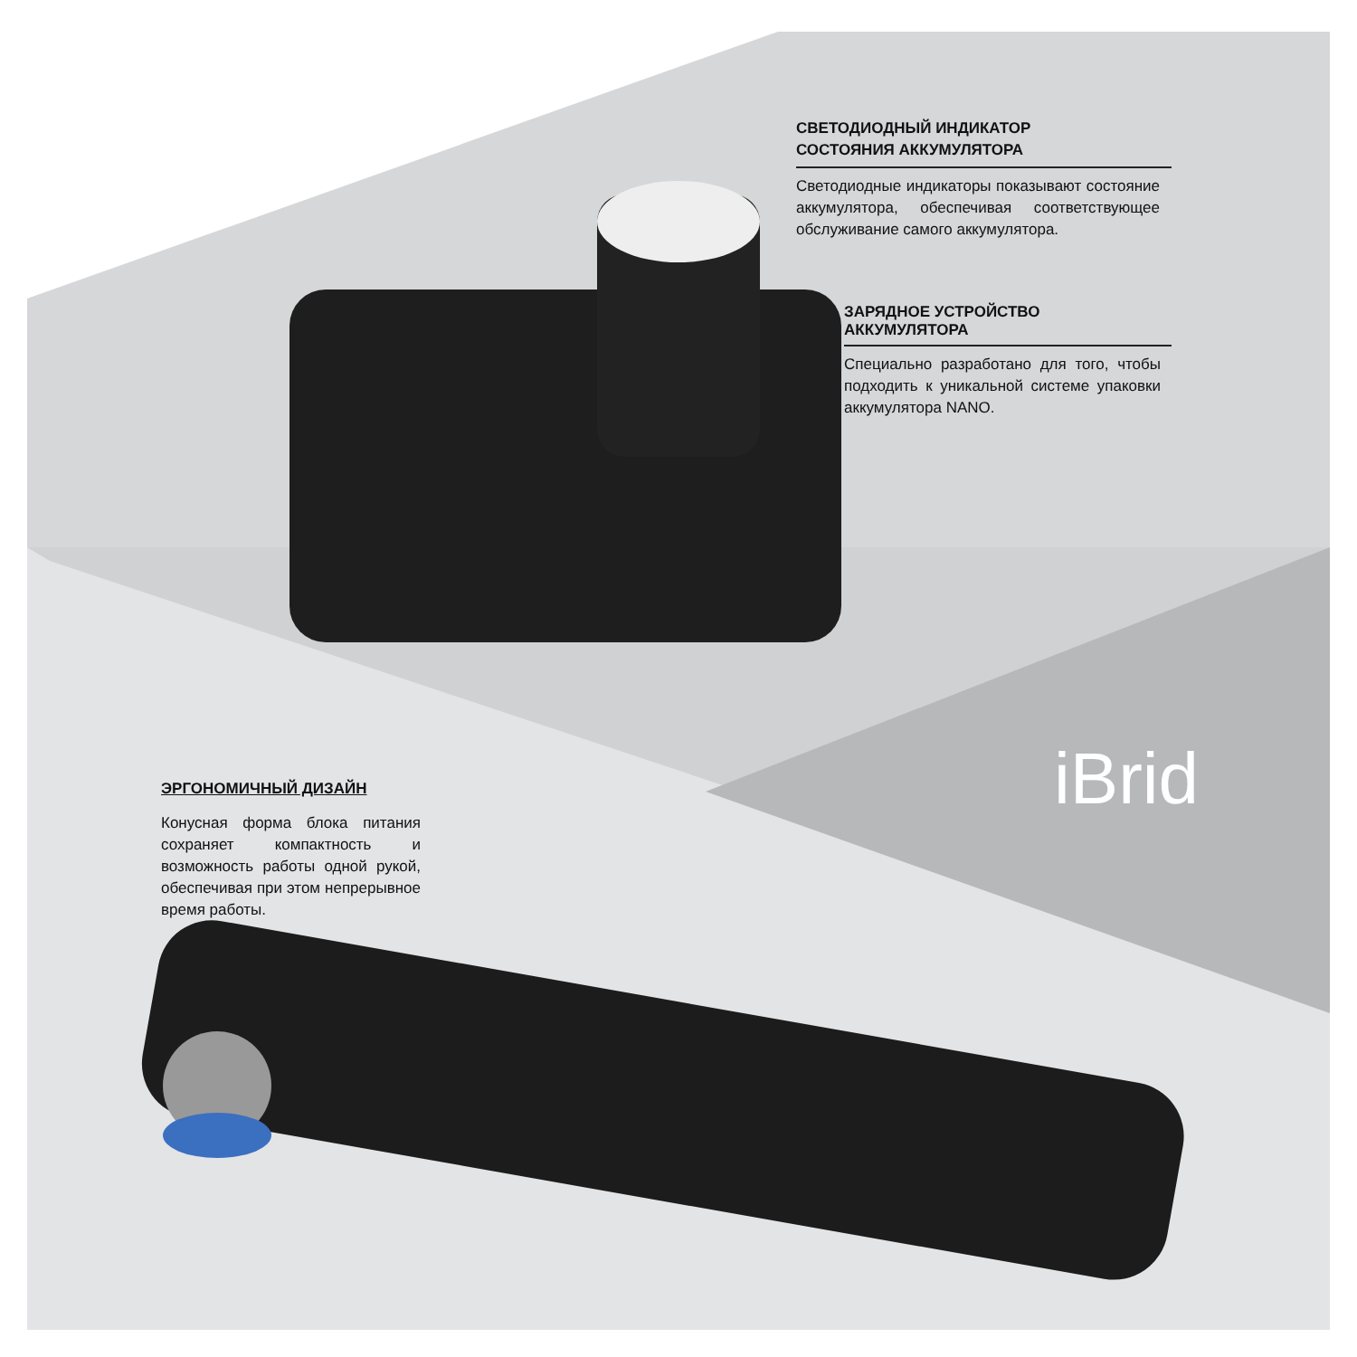СВЕТОДИОДНЫЙ ИНДИКАТОР
СОСТОЯНИЯ АККУМУЛЯТОРА
Светодиодные индикаторы показывают состояние аккумулятора, обеспечивая соответствующее обслуживание самого аккумулятора.
ЗАРЯДНОЕ УСТРОЙСТВО
АККУМУЛЯТОРА
Специально разработано для того, чтобы подходить к уникальной системе упаковки аккумулятора NANO.
iBrid
ЭРГОНОМИЧНЫЙ ДИЗАЙН
Конусная форма блока питания сохраняет компактность и возможность работы одной рукой, обеспечивая при этом непрерывное время работы.